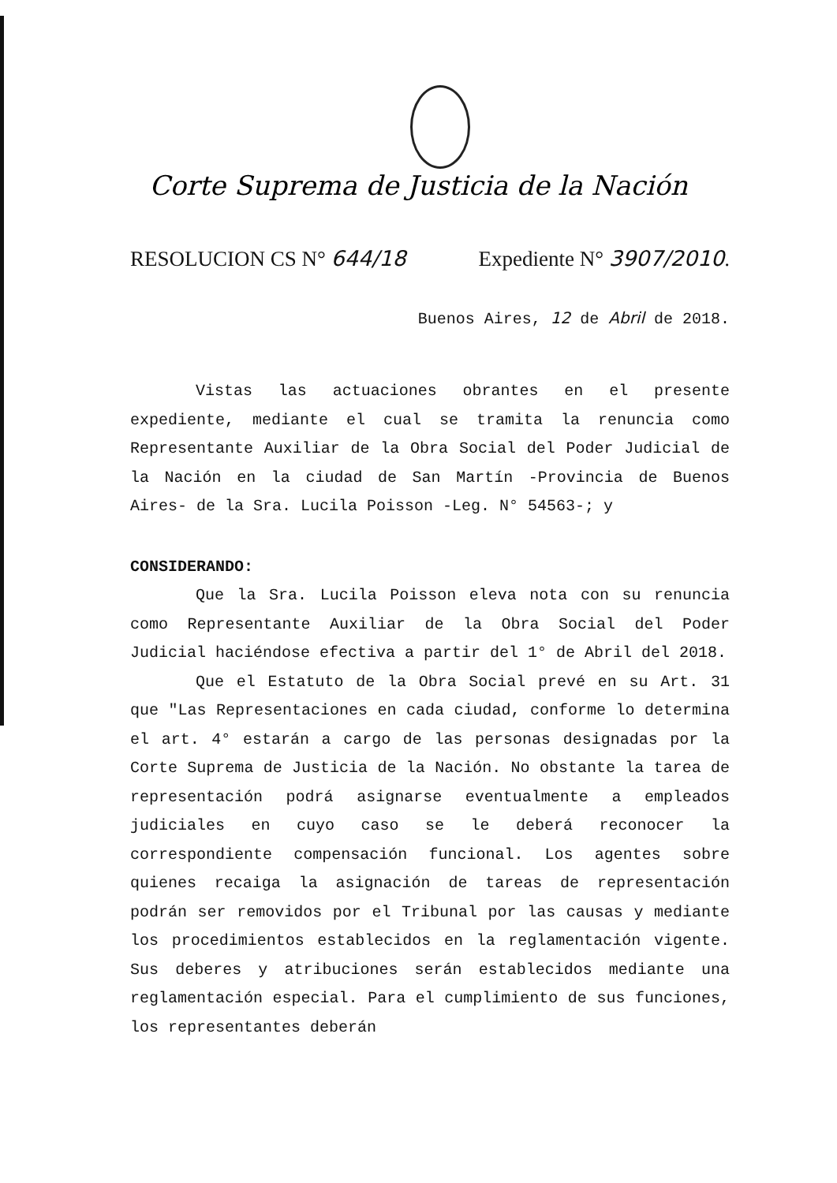Corte Suprema de Justicia de la Nación
RESOLUCION CS N° 644/18 Expediente N° 3907/2010.
Buenos Aires, 12 de Abril de 2018.
Vistas las actuaciones obrantes en el presente expediente, mediante el cual se tramita la renuncia como Representante Auxiliar de la Obra Social del Poder Judicial de la Nación en la ciudad de San Martín -Provincia de Buenos Aires- de la Sra. Lucila Poisson -Leg. N° 54563-; y
CONSIDERANDO:
Que la Sra. Lucila Poisson eleva nota con su renuncia como Representante Auxiliar de la Obra Social del Poder Judicial haciéndose efectiva a partir del 1° de Abril del 2018.
Que el Estatuto de la Obra Social prevé en su Art. 31 que "Las Representaciones en cada ciudad, conforme lo determina el art. 4° estarán a cargo de las personas designadas por la Corte Suprema de Justicia de la Nación. No obstante la tarea de representación podrá asignarse eventualmente a empleados judiciales en cuyo caso se le deberá reconocer la correspondiente compensación funcional. Los agentes sobre quienes recaiga la asignación de tareas de representación podrán ser removidos por el Tribunal por las causas y mediante los procedimientos establecidos en la reglamentación vigente. Sus deberes y atribuciones serán establecidos mediante una reglamentación especial. Para el cumplimiento de sus funciones, los representantes deberán